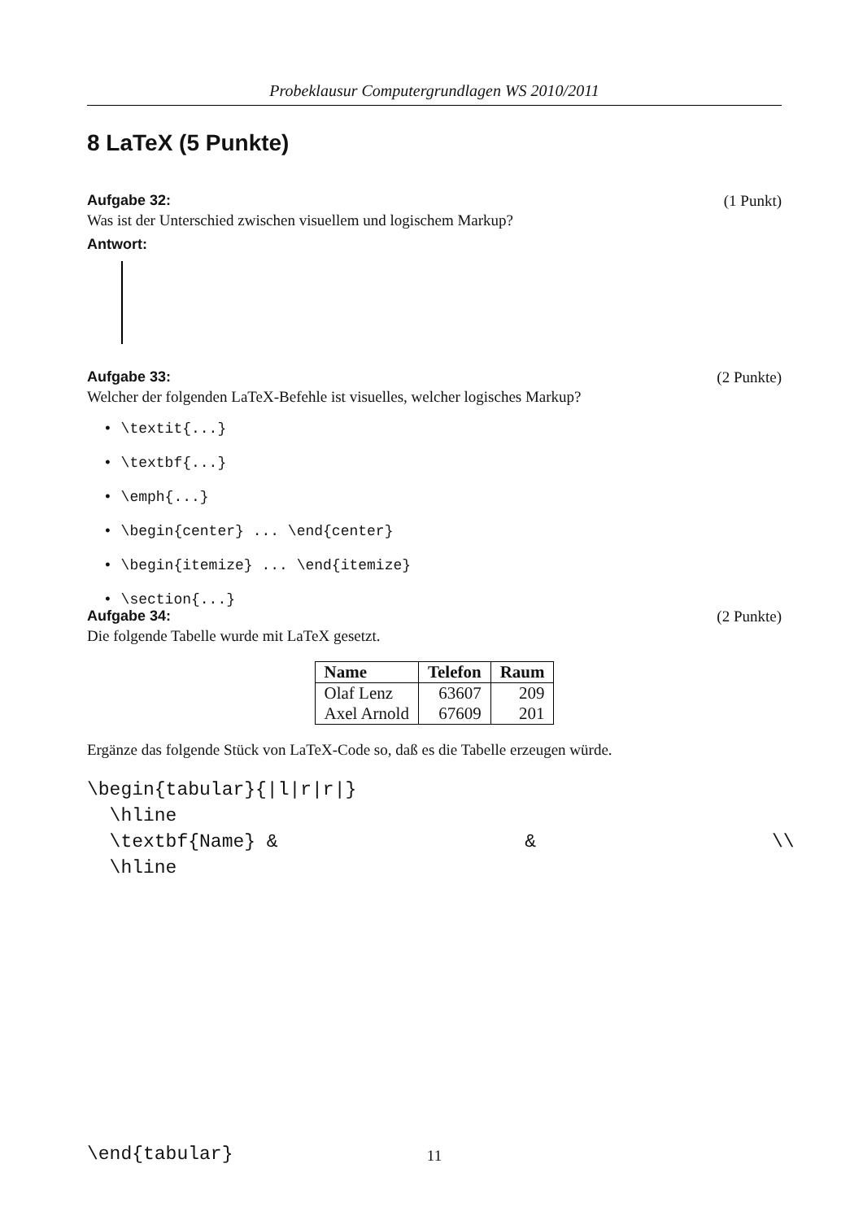Probeklausur Computergrundlagen WS 2010/2011
8 LaTeX (5 Punkte)
Aufgabe 32: (1 Punkt)
Was ist der Unterschied zwischen visuellem und logischem Markup?
Antwort:
Aufgabe 33: (2 Punkte)
Welcher der folgenden LaTeX-Befehle ist visuelles, welcher logisches Markup?
• \textit{...}
• \textbf{...}
• \emph{...}
• \begin{center} ... \end{center}
• \begin{itemize} ... \end{itemize}
• \section{...}
Aufgabe 34: (2 Punkte)
Die folgende Tabelle wurde mit LaTeX gesetzt.
| Name | Telefon | Raum |
| --- | --- | --- |
| Olaf Lenz | 63607 | 209 |
| Axel Arnold | 67609 | 201 |
Ergänze das folgende Stück von LaTeX-Code so, daß es die Tabelle erzeugen würde.
\begin{tabular}{|l|r|r|}
  \hline
  \textbf{Name} &                      &                     \\
  \hline










\end{tabular}
11